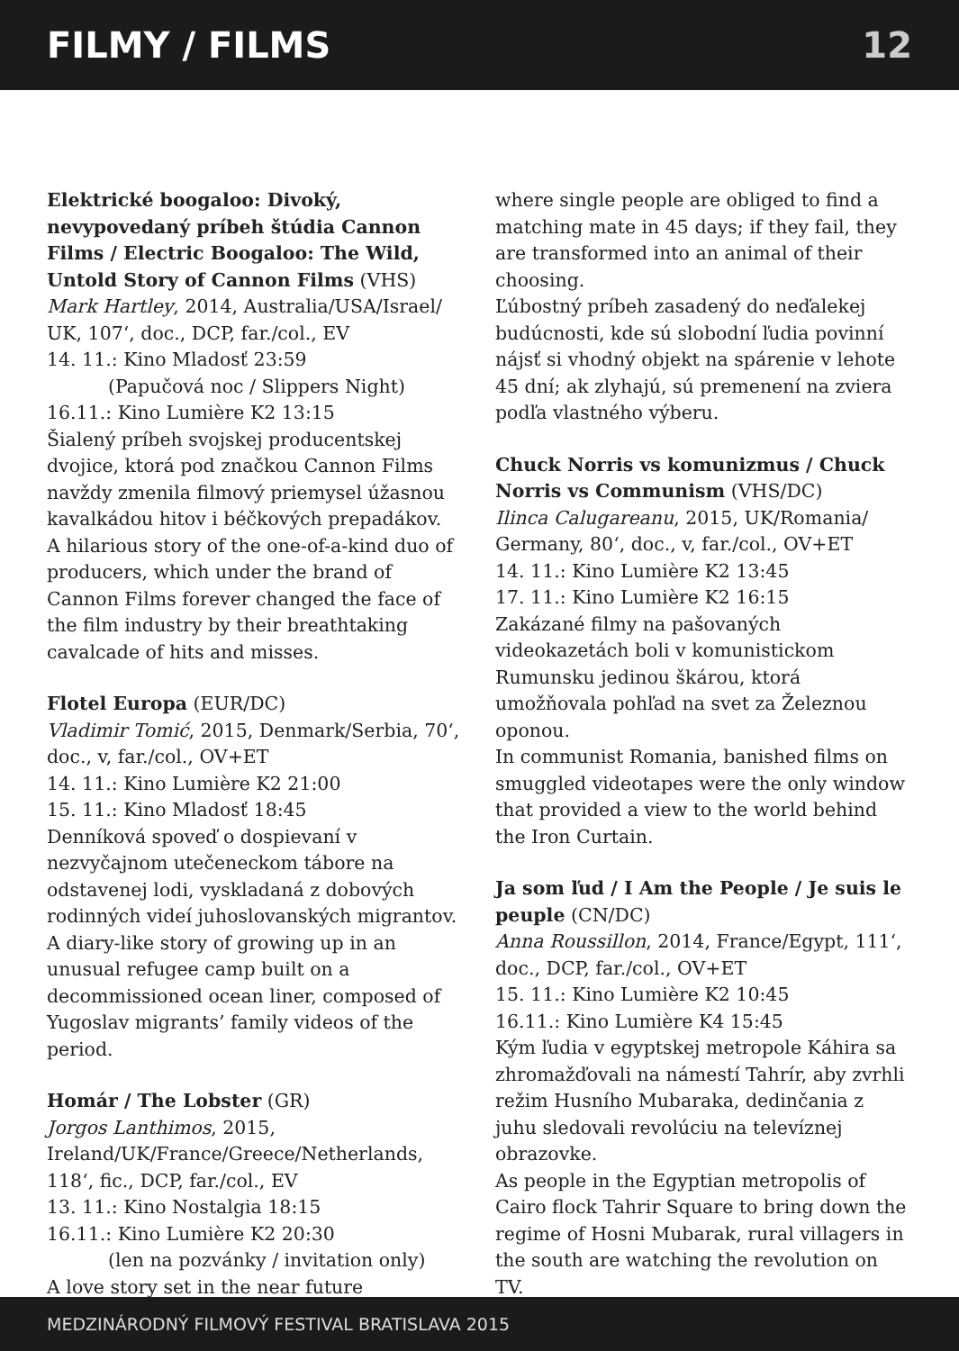FILMY / FILMS 12
Elektrické boogaloo: Divoký, nevypovedaný príbeh štúdia Cannon Films / Electric Boogaloo: The Wild, Untold Story of Cannon Films (VHS)
Mark Hartley, 2014, Australia/USA/Israel/ UK, 107‘, doc., DCP, far./col., EV
14. 11.: Kino Mladosť 23:59
(Papučová noc / Slippers Night)
16.11.: Kino Lumière K2 13:15
Šialený príbeh svojskej producentskej dvojice, ktorá pod značkou Cannon Films navždy zmenila filmový priemysel úžasnou kavalkádou hitov i béčkových prepadákov.
A hilarious story of the one-of-a-kind duo of producers, which under the brand of Cannon Films forever changed the face of the film industry by their breathtaking cavalcade of hits and misses.
Flotel Europa (EUR/DC)
Vladimir Tomić, 2015, Denmark/Serbia, 70‘, doc., v, far./col., OV+ET
14. 11.: Kino Lumière K2 21:00
15. 11.: Kino Mladosť 18:45
Denníková spoveď o dospievaní v nezvyčajnom utečeneckom tábore na odstavenej lodi, vyskladaná z dobových rodinných videí juhoslovanských migrantov.
A diary-like story of growing up in an unusual refugee camp built on a decommissioned ocean liner, composed of Yugoslav migrants’ family videos of the period.
Homár / The Lobster (GR)
Jorgos Lanthimos, 2015, Ireland/UK/France/Greece/Netherlands, 118‘, fic., DCP, far./col., EV
13. 11.: Kino Nostalgia 18:15
16.11.: Kino Lumière K2 20:30
(len na pozvánky / invitation only)
A love story set in the near future
where single people are obliged to find a matching mate in 45 days; if they fail, they are transformed into an animal of their choosing.
Ľúbostný príbeh zasadený do neďalekej budúcnosti, kde sú slobodní ľudia povinní nájsť si vhodný objekt na spárenie v lehote 45 dní; ak zlyhajú, sú premenení na zviera podľa vlastného výberu.
Chuck Norris vs komunizmus / Chuck Norris vs Communism (VHS/DC)
Ilinca Calugareanu, 2015, UK/Romania/ Germany, 80‘, doc., v, far./col., OV+ET
14. 11.: Kino Lumière K2 13:45
17. 11.: Kino Lumière K2 16:15
Zakázané filmy na pašovaných videokazetách boli v komunistickom Rumunsku jedinou škárou, ktorá umožňovala pohľad na svet za Železnou oponou.
In communist Romania, banished films on smuggled videotapes were the only window that provided a view to the world behind the Iron Curtain.
Ja som ľud / I Am the People / Je suis le peuple (CN/DC)
Anna Roussillon, 2014, France/Egypt, 111‘, doc., DCP, far./col., OV+ET
15. 11.: Kino Lumière K2 10:45
16.11.: Kino Lumière K4 15:45
Kým ľudia v egyptskej metropole Káhira sa zhromažďovali na námestí Tahrír, aby zvrhli režim Husního Mubaraka, dedinčania z juhu sledovali revolúciu na televíznej obrazovke.
As people in the Egyptian metropolis of Cairo flock Tahrir Square to bring down the regime of Hosni Mubarak, rural villagers in the south are watching the revolution on TV.
MEDZINÁRODNÝ FILMOVÝ FESTIVAL BRATISLAVA 2015